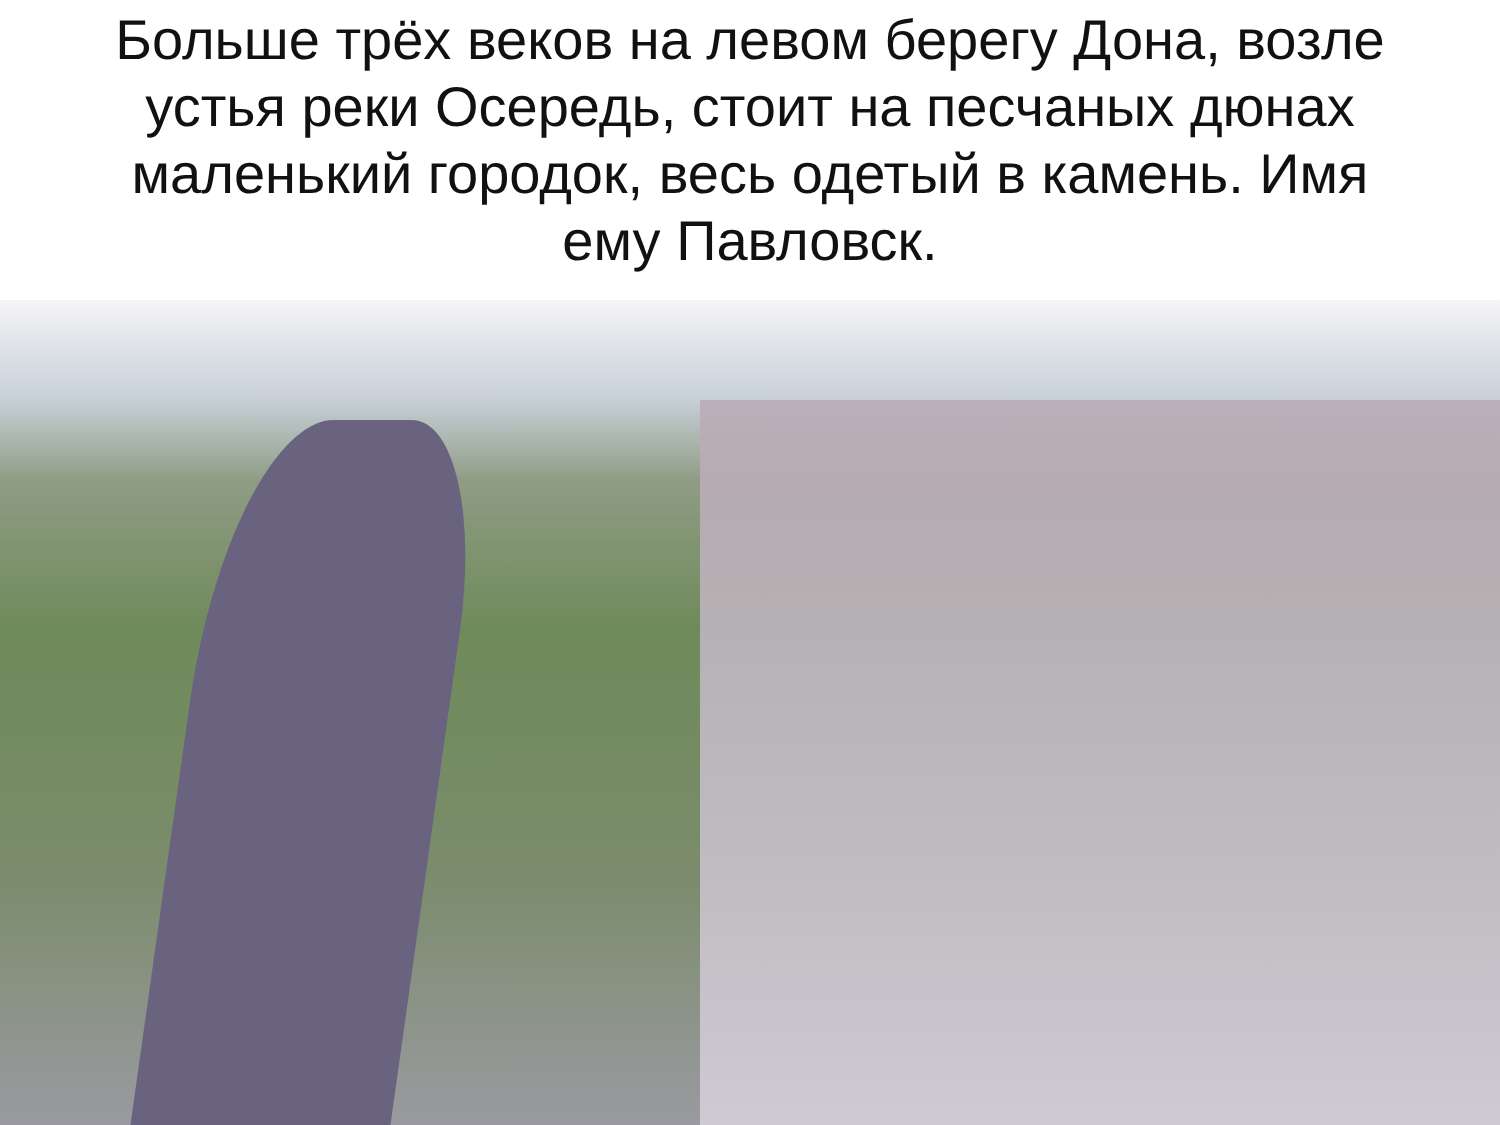Больше трёх веков на левом берегу Дона, возле устья реки Осередь, стоит на песчаных дюнах маленький городок, весь одетый в камень. Имя ему Павловск.